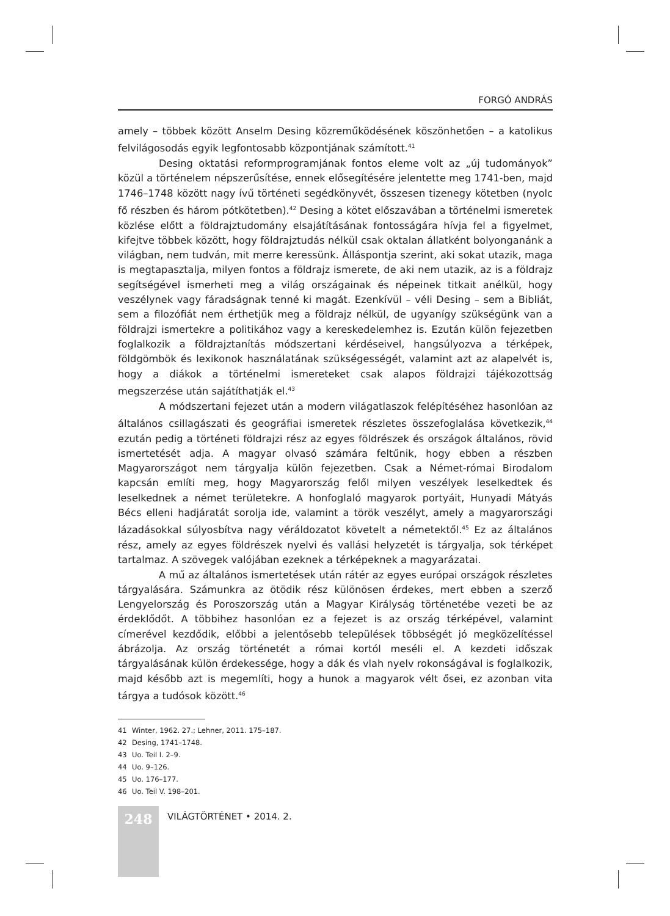FORGÓ ANDRÁS
amely – többek között Anselm Desing közreműködésének köszönhetően – a katolikus felvilágosodás egyik legfontosabb központjának számított.<sup>41</sup>
Desing oktatási reformprogramjának fontos eleme volt az „új tudományok” közül a történelem népszerűsítése, ennek elősegítésére jelentette meg 1741-ben, majd 1746–1748 között nagy ívű történeti segédkönyvét, összesen tizenegy kötetben (nyolc fő részben és három pótkötetben).<sup>42</sup> Desing a kötet előszavában a történelmi ismeretek közlése előtt a földrajztudomány elsajátításának fontosságára hívja fel a figyelmet, kifejtve többek között, hogy földrajztudás nélkül csak oktalan állatként bolyonganánk a világban, nem tudván, mit merre keressünk. Álláspontja szerint, aki sokat utazik, maga is megtapasztalja, milyen fontos a földrajz ismerete, de aki nem utazik, az is a földrajz segítségével ismerheti meg a világ országainak és népeinek titkait anélkül, hogy veszélynek vagy fáradságnak tenné ki magát. Ezenkívül – véli Desing – sem a Bibliát, sem a filozófiát nem érthetjük meg a földrajz nélkül, de ugyanígy szükségünk van a földrajzi ismertekre a politikához vagy a kereskedelemhez is. Ezután külön fejezetben foglalkozik a földrajztanítás módszertani kérdéseivel, hangsúlyozva a térképek, földgömbök és lexikonok használatának szükségességét, valamint azt az alapelvét is, hogy a diákok a történelmi ismereteket csak alapos földrajzi tájékozottság megszerzése után sajátíthatják el.<sup>43</sup>
A módszertani fejezet után a modern világatlaszok felépítéséhez hasonlóan az általános csillagászati és geográfiai ismeretek részletes összefoglalása következik,<sup>44</sup> ezután pedig a történeti földrajzi rész az egyes földrészek és országok általános, rövid ismertetését adja. A magyar olvasó számára feltűnik, hogy ebben a részben Magyarországot nem tárgyalja külön fejezetben. Csak a Német-római Birodalom kapcsán említi meg, hogy Magyarország felől milyen veszélyek leselkedtek és leselkednek a német területekre. A honfoglaló magyarok portyáit, Hunyadi Mátyás Bécs elleni hadjáratát sorolja ide, valamint a török veszélyt, amely a magyarországi lázadásokkal súlyosbítva nagy véráldozatot követelt a németektől.<sup>45</sup> Ez az általános rész, amely az egyes földrészek nyelvi és vallási helyzetét is tárgyalja, sok térképet tartalmaz. A szövegek valójában ezeknek a térképeknek a magyarázatai.
A mű az általános ismertetések után rátér az egyes európai országok részletes tárgyalására. Számunkra az ötödik rész különösen érdekes, mert ebben a szerző Lengyelország és Poroszország után a Magyar Királyság történetébe vezeti be az érdeklődőt. A többihez hasonlóan ez a fejezet is az ország térképével, valamint címerével kezdődik, előbbi a jelentősebb települések többségét jó megközelítéssel ábrázolja. Az ország történetét a római kortól meséli el. A kezdeti időszak tárgyalásának külön érdekessége, hogy a dák és vlah nyelv rokonságával is foglalkozik, majd később azt is megemlíti, hogy a hunok a magyarok vélt ősei, ez azonban vita tárgya a tudósok között.<sup>46</sup>
41 Winter, 1962. 27.; Lehner, 2011. 175–187.
42 Desing, 1741–1748.
43 Uo. Teil I. 2–9.
44 Uo. 9–126.
45 Uo. 176–177.
46 Uo. Teil V. 198–201.
248
VILÁGTÖRTÉNET • 2014. 2.